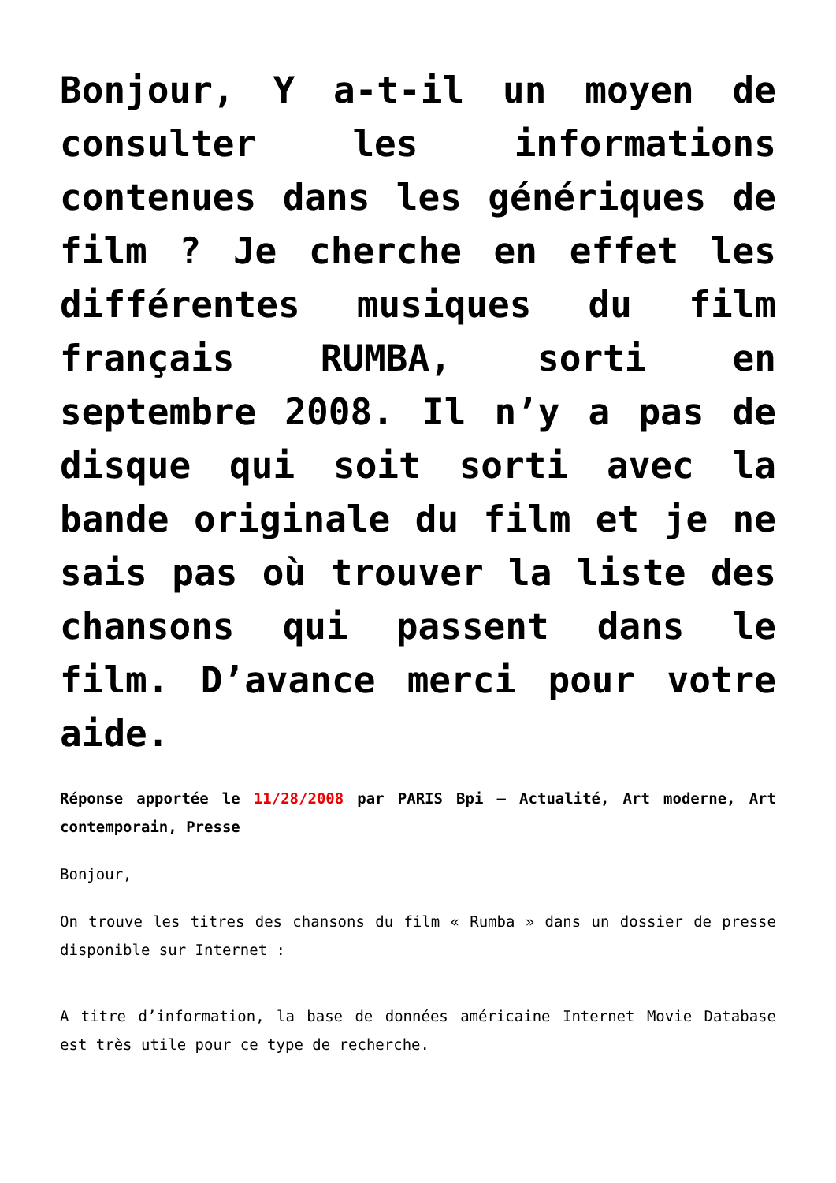Bonjour, Y a-t-il un moyen de consulter les informations contenues dans les génériques de film ? Je cherche en effet les différentes musiques du film français RUMBA, sorti en septembre 2008. Il n’y a pas de disque qui soit sorti avec la bande originale du film et je ne sais pas où trouver la liste des chansons qui passent dans le film. D’avance merci pour votre aide.
Réponse apportée le 11/28/2008 par PARIS Bpi – Actualité, Art moderne, Art contemporain, Presse
Bonjour,
On trouve les titres des chansons du film « Rumba » dans un dossier de presse disponible sur Internet :
A titre d’information, la base de données américaine Internet Movie Database est très utile pour ce type de recherche.